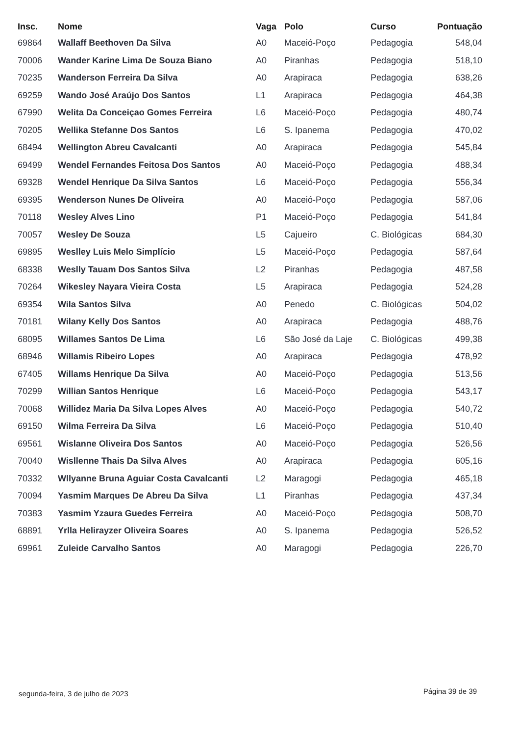| Insc. | Nome | Vaga | Polo | Curso | Pontuação |
| --- | --- | --- | --- | --- | --- |
| 69864 | Wallaff Beethoven Da Silva | A0 | Maceió-Poço | Pedagogia | 548,04 |
| 70006 | Wander Karine Lima De Souza Biano | A0 | Piranhas | Pedagogia | 518,10 |
| 70235 | Wanderson Ferreira Da Silva | A0 | Arapiraca | Pedagogia | 638,26 |
| 69259 | Wando José Araújo Dos Santos | L1 | Arapiraca | Pedagogia | 464,38 |
| 67990 | Welita Da Conceiçao Gomes Ferreira | L6 | Maceió-Poço | Pedagogia | 480,74 |
| 70205 | Wellika Stefanne Dos Santos | L6 | S. Ipanema | Pedagogia | 470,02 |
| 68494 | Wellington Abreu Cavalcanti | A0 | Arapiraca | Pedagogia | 545,84 |
| 69499 | Wendel Fernandes Feitosa Dos Santos | A0 | Maceió-Poço | Pedagogia | 488,34 |
| 69328 | Wendel Henrique Da Silva Santos | L6 | Maceió-Poço | Pedagogia | 556,34 |
| 69395 | Wenderson Nunes De Oliveira | A0 | Maceió-Poço | Pedagogia | 587,06 |
| 70118 | Wesley Alves Lino | P1 | Maceió-Poço | Pedagogia | 541,84 |
| 70057 | Wesley De Souza | L5 | Cajueiro | C. Biológicas | 684,30 |
| 69895 | Weslley Luis Melo Simplício | L5 | Maceió-Poço | Pedagogia | 587,64 |
| 68338 | Weslly Tauam Dos Santos Silva | L2 | Piranhas | Pedagogia | 487,58 |
| 70264 | Wikesley Nayara Vieira Costa | L5 | Arapiraca | Pedagogia | 524,28 |
| 69354 | Wila Santos Silva | A0 | Penedo | C. Biológicas | 504,02 |
| 70181 | Wilany Kelly Dos Santos | A0 | Arapiraca | Pedagogia | 488,76 |
| 68095 | Willames Santos De Lima | L6 | São José da Laje | C. Biológicas | 499,38 |
| 68946 | Willamis Ribeiro Lopes | A0 | Arapiraca | Pedagogia | 478,92 |
| 67405 | Willams Henrique Da Silva | A0 | Maceió-Poço | Pedagogia | 513,56 |
| 70299 | Willian Santos Henrique | L6 | Maceió-Poço | Pedagogia | 543,17 |
| 70068 | Willidez Maria Da Silva Lopes Alves | A0 | Maceió-Poço | Pedagogia | 540,72 |
| 69150 | Wilma Ferreira Da Silva | L6 | Maceió-Poço | Pedagogia | 510,40 |
| 69561 | Wislanne Oliveira Dos Santos | A0 | Maceió-Poço | Pedagogia | 526,56 |
| 70040 | Wisllenne Thais Da Silva Alves | A0 | Arapiraca | Pedagogia | 605,16 |
| 70332 | Wllyanne Bruna Aguiar Costa Cavalcanti | L2 | Maragogi | Pedagogia | 465,18 |
| 70094 | Yasmim Marques De Abreu Da Silva | L1 | Piranhas | Pedagogia | 437,34 |
| 70383 | Yasmim Yzaura Guedes Ferreira | A0 | Maceió-Poço | Pedagogia | 508,70 |
| 68891 | Yrlla Helirayzer Oliveira Soares | A0 | S. Ipanema | Pedagogia | 526,52 |
| 69961 | Zuleide Carvalho Santos | A0 | Maragogi | Pedagogia | 226,70 |
segunda-feira, 3 de julho de 2023
Página 39 de 39